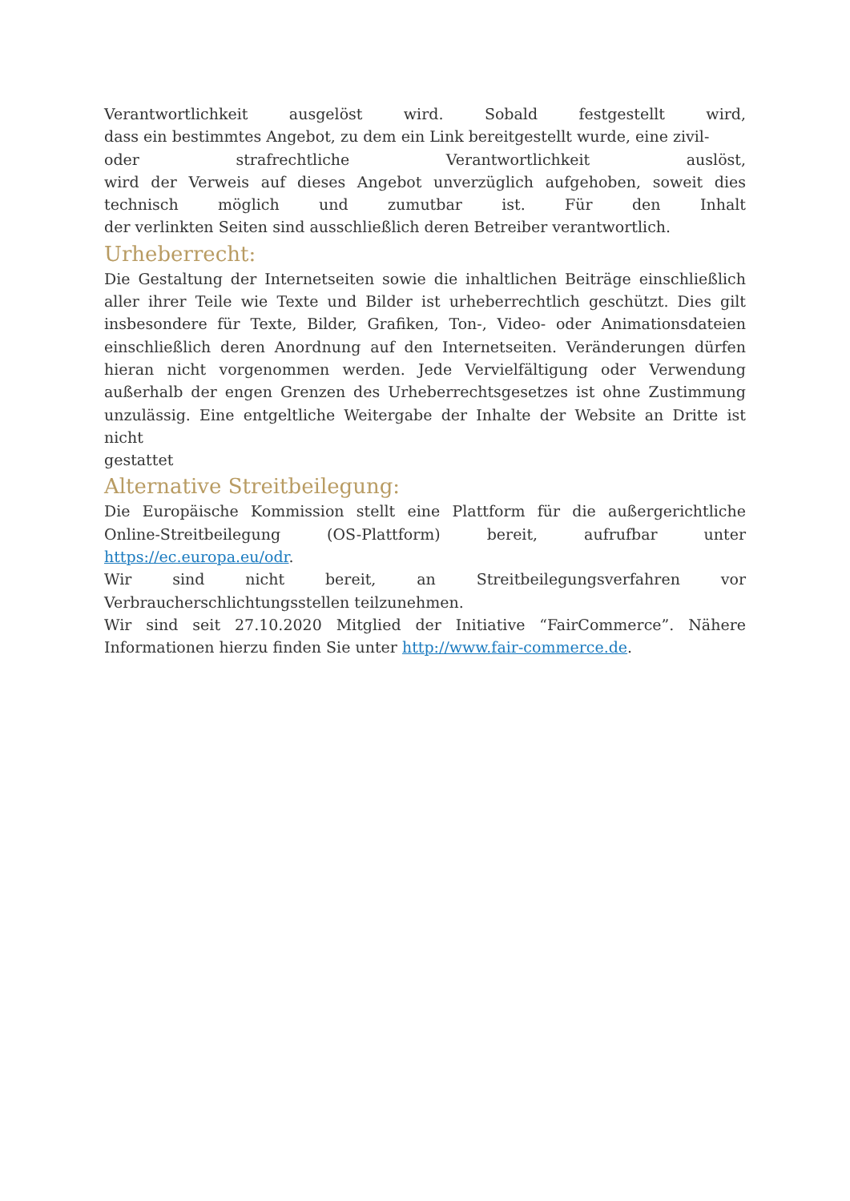Verantwortlichkeit ausgelöst wird. Sobald festgestellt wird,
dass ein bestimmtes Angebot, zu dem ein Link bereitgestellt wurde, eine zivil-
oder strafrechtliche Verantwortlichkeit auslöst,
wird der Verweis auf dieses Angebot unverzüglich aufgehoben, soweit dies
technisch möglich und zumutbar ist. Für den Inhalt
der verlinkten Seiten sind ausschließlich deren Betreiber verantwortlich.
Urheberrecht:
Die Gestaltung der Internetseiten sowie die inhaltlichen Beiträge einschließlich aller ihrer Teile wie Texte und Bilder ist urheberrechtlich geschützt. Dies gilt insbesondere für Texte, Bilder, Grafiken, Ton-, Video- oder Animationsdateien einschließlich deren Anordnung auf den Internetseiten. Veränderungen dürfen hieran nicht vorgenommen werden. Jede Vervielfältigung oder Verwendung außerhalb der engen Grenzen des Urheberrechtsgesetzes ist ohne Zustimmung unzulässig. Eine entgeltliche Weitergabe der Inhalte der Website an Dritte ist nicht
gestattet
Alternative Streitbeilegung:
Die Europäische Kommission stellt eine Plattform für die außergerichtliche Online-Streitbeilegung (OS-Plattform) bereit, aufrufbar unter https://ec.europa.eu/odr.
Wir sind nicht bereit, an Streitbeilegungsverfahren vor Verbraucherschlichtungsstellen teilzunehmen.
Wir sind seit 27.10.2020 Mitglied der Initiative “FairCommerce”. Nähere Informationen hierzu finden Sie unter http://www.fair-commerce.de.